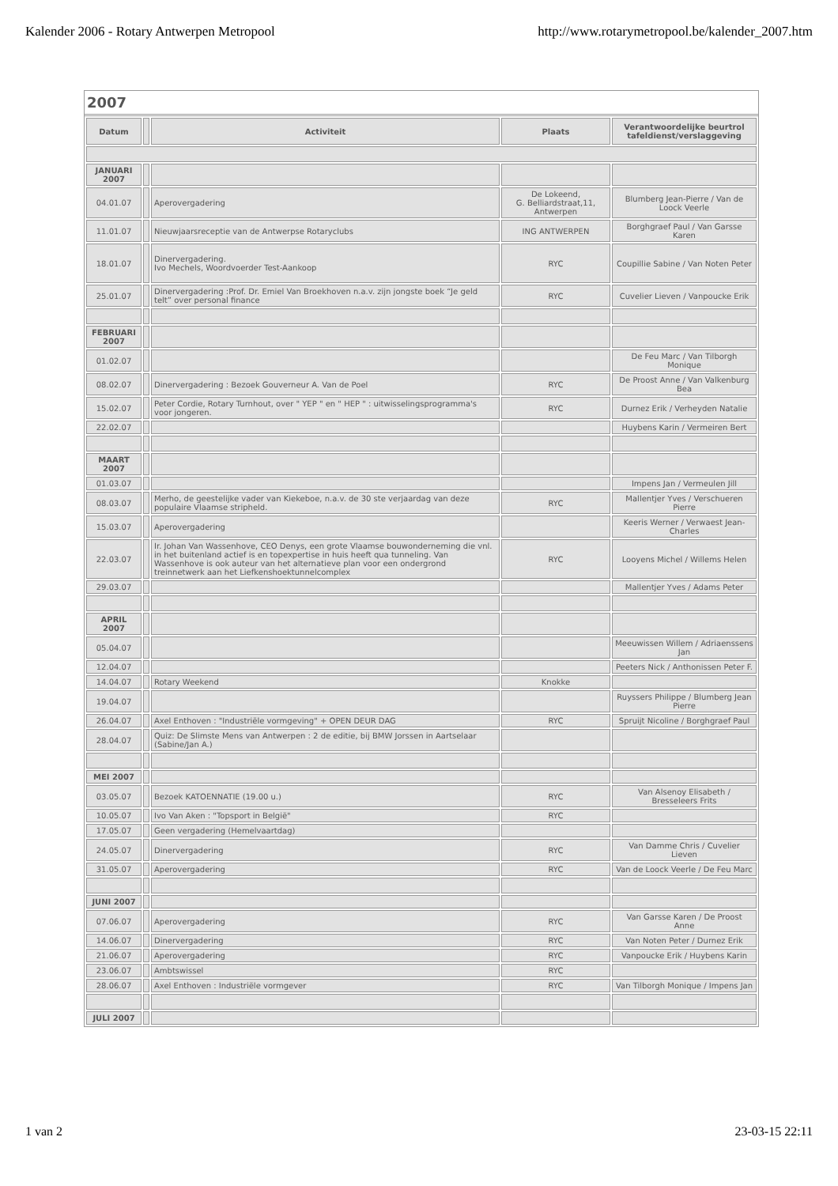Kalender 2006 - Rotary Antwerpen Metropool http://www.rotarymetropool.be/kalender_2007.htm
2007
| Datum | | Activiteit | Plaats | Verantwoordelijke beurtrol tafeldienst/verslaggeving |
| --- | --- | --- | --- | --- |
| JANUARI 2007 | | | | |
| 04.01.07 | | Aperovergadering | De Lokeend, G. Belliardstraat,11, Antwerpen | Blumberg Jean-Pierre / Van de Loock Veerle |
| 11.01.07 | | Nieuwjaarsreceptie van de Antwerpse Rotaryclubs | ING ANTWERPEN | Borghgraef Paul / Van Garsse Karen |
| 18.01.07 | | Dinervergadering. Ivo Mechels, Woordvoerder Test-Aankoop | RYC | Coupillie Sabine / Van Noten Peter |
| 25.01.07 | | Dinervergadering :Prof. Dr. Emiel Van Broekhoven n.a.v. zijn jongste boek “Je geld telt” over personal finance | RYC | Cuvelier Lieven / Vanpoucke Erik |
| FEBRUARI 2007 | | | | |
| 01.02.07 | | | | De Feu Marc / Van Tilborgh Monique |
| 08.02.07 | | Dinervergadering : Bezoek Gouverneur A. Van de Poel | RYC | De Proost Anne / Van Valkenburg Bea |
| 15.02.07 | | Peter Cordie, Rotary Turnhout, over " YEP " en " HEP " : uitwisselingsprogramma's voor jongeren. | RYC | Durnez Erik / Verheyden Natalie |
| 22.02.07 | | | | Huybens Karin / Vermeiren Bert |
| MAART 2007 | | | | |
| 01.03.07 | | | | Impens Jan / Vermeulen Jill |
| 08.03.07 | | Merho, de geestelijke vader van Kiekeboe, n.a.v. de 30 ste verjaardag van deze populaire Vlaamse stripheld. | RYC | Mallentjer Yves / Verschueren Pierre |
| 15.03.07 | | Aperovergadering | | Keeris Werner / Verwaest Jean-Charles |
| 22.03.07 | | Ir. Johan Van Wassenhove, CEO Denys, een grote Vlaamse bouwonderneming die vnl. in het buitenland actief is en topexpertise in huis heeft qua tunneling. Van Wassenhove is ook auteur van het alternatieve plan voor een ondergrond treinnetwerk aan het Liefkenshoektunnelcomplex | RYC | Looyens Michel / Willems Helen |
| 29.03.07 | | | | Mallentjer Yves / Adams Peter |
| APRIL 2007 | | | | |
| 05.04.07 | | | | Meeuwissen Willem / Adriaenssens Jan |
| 12.04.07 | | | | Peeters Nick / Anthonissen Peter F. |
| 14.04.07 | | Rotary Weekend | Knokke | |
| 19.04.07 | | | | Ruyssers Philippe / Blumberg Jean Pierre |
| 26.04.07 | | Axel Enthoven : "Industriële vormgeving" + OPEN DEUR DAG | RYC | Spruijt Nicoline / Borghgraef Paul |
| 28.04.07 | | Quiz: De Slimste Mens van Antwerpen : 2 de editie, bij BMW Jorssen in Aartselaar (Sabine/Jan A.) | | |
| MEI 2007 | | | | |
| 03.05.07 | | Bezoek KATOENNATIE (19.00 u.) | RYC | Van Alsenoy Elisabeth / Bresseleers Frits |
| 10.05.07 | | Ivo Van Aken : "Topsport in België" | RYC | |
| 17.05.07 | | Geen vergadering (Hemelvaartdag) | | |
| 24.05.07 | | Dinervergadering | RYC | Van Damme Chris / Cuvelier Lieven |
| 31.05.07 | | Aperovergadering | RYC | Van de Loock Veerle / De Feu Marc |
| JUNI 2007 | | | | |
| 07.06.07 | | Aperovergadering | RYC | Van Garsse Karen / De Proost Anne |
| 14.06.07 | | Dinervergadering | RYC | Van Noten Peter / Durnez Erik |
| 21.06.07 | | Aperovergadering | RYC | Vanpoucke Erik / Huybens Karin |
| 23.06.07 | | Ambtswissel | RYC | |
| 28.06.07 | | Axel Enthoven : Industriële vormgever | RYC | Van Tilborgh Monique / Impens Jan |
| JULI 2007 | | | | |
1 van 2 23-03-15 22:11